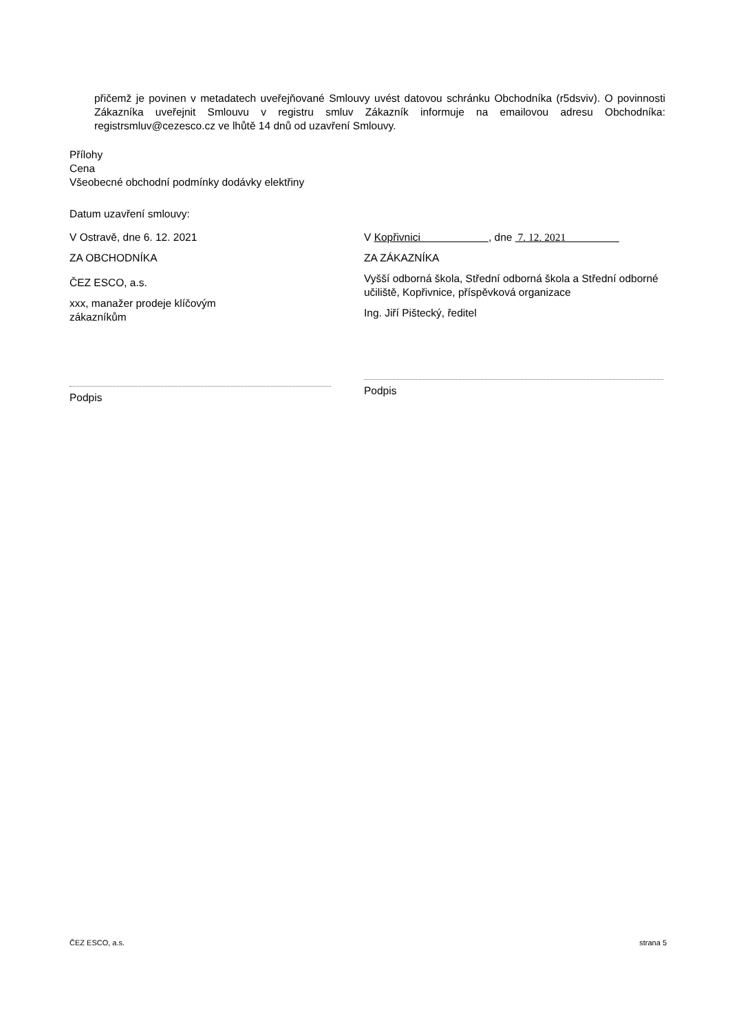přičemž je povinen v metadatech uveřejňované Smlouvy uvést datovou schránku Obchodníka (r5dsviv). O povinnosti Zákazníka uveřejnit Smlouvu v registru smluv Zákazník informuje na emailovou adresu Obchodníka: registrsmluv@cezesco.cz ve lhůtě 14 dnů od uzavření Smlouvy.
Přílohy
Cena
Všeobecné obchodní podmínky dodávky elektřiny
Datum uzavření smlouvy:
V Ostravě, dne 6. 12. 2021
ZA OBCHODNÍKA
ČEZ ESCO, a.s.
xxx, manažer prodeje klíčovým
zákazníkům
Podpis
V Kopřivnici , dne 7. 12. 2021
ZA ZÁKAZNÍKA
Vyšší odborná škola, Střední odborná škola a Střední odborné učiliště, Kopřivnice, příspěvková organizace
Ing. Jiří Pištecký, ředitel
Podpis
ČEZ ESCO, a.s. strana 5